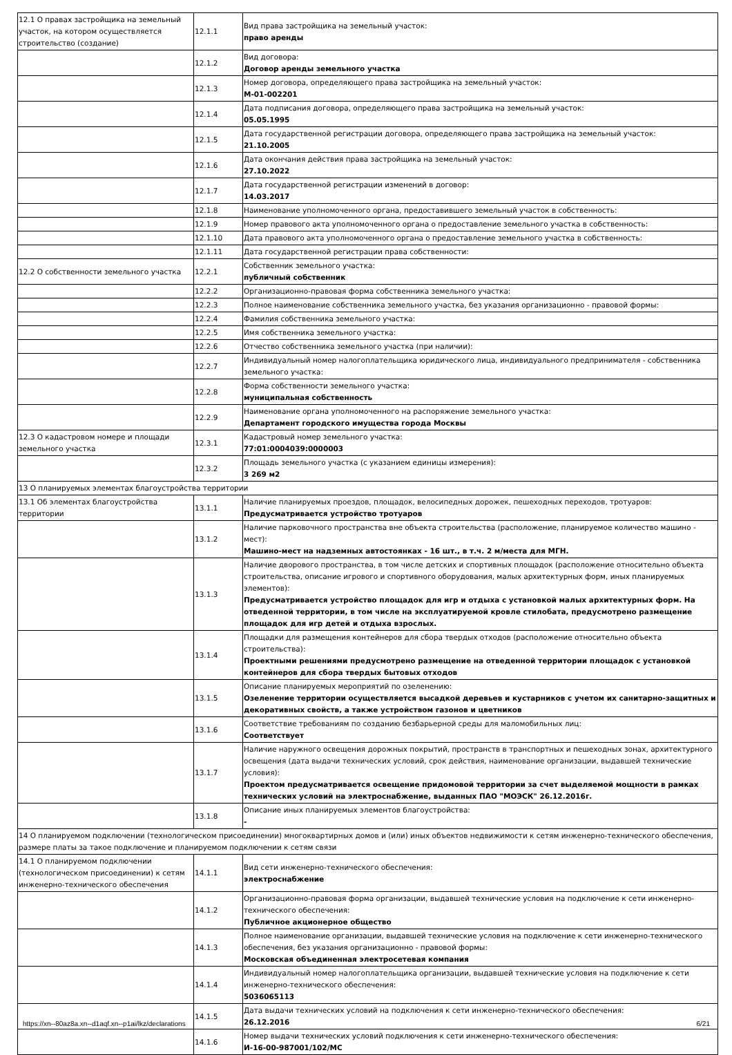| 12.1 О правах застройщика на земельный участок, на котором осуществляется строительство (создание) | 12.1.1 | Вид права застройщика на земельный участок: право аренды |
| | 12.1.2 | Вид договора: Договор аренды земельного участка |
| | 12.1.3 | Номер договора, определяющего права застройщика на земельный участок: М-01-002201 |
| | 12.1.4 | Дата подписания договора, определяющего права застройщика на земельный участок: 05.05.1995 |
| | 12.1.5 | Дата государственной регистрации договора, определяющего права застройщика на земельный участок: 21.10.2005 |
| | 12.1.6 | Дата окончания действия права застройщика на земельный участок: 27.10.2022 |
| | 12.1.7 | Дата государственной регистрации изменений в договор: 14.03.2017 |
| | 12.1.8 | Наименование уполномоченного органа, предоставившего земельный участок в собственность: |
| | 12.1.9 | Номер правового акта уполномоченного органа о предоставление земельного участка в собственность: |
| | 12.1.10 | Дата правового акта уполномоченного органа о предоставление земельного участка в собственность: |
| | 12.1.11 | Дата государственной регистрации права собственности: |
| 12.2 О собственности земельного участка | 12.2.1 | Собственник земельного участка: публичный собственник |
| | 12.2.2 | Организационно-правовая форма собственника земельного участка: |
| | 12.2.3 | Полное наименование собственника земельного участка, без указания организационно - правовой формы: |
| | 12.2.4 | Фамилия собственника земельного участка: |
| | 12.2.5 | Имя собственника земельного участка: |
| | 12.2.6 | Отчество собственника земельного участка (при наличии): |
| | 12.2.7 | Индивидуальный номер налогоплательщика юридического лица, индивидуального предпринимателя - собственника земельного участка: |
| | 12.2.8 | Форма собственности земельного участка: муниципальная собственность |
| | 12.2.9 | Наименование органа уполномоченного на распоряжение земельного участка: Департамент городского имущества города Москвы |
| 12.3 О кадастровом номере и площади земельного участка | 12.3.1 | Кадастровый номер земельного участка: 77:01:0004039:0000003 |
| | 12.3.2 | Площадь земельного участка (с указанием единицы измерения): 3 269 м2 |
| 13 О планируемых элементах благоустройства территории | | |
| 13.1 Об элементах благоустройства территории | 13.1.1 | Наличие планируемых проездов, площадок, велосипедных дорожек, пешеходных переходов, тротуаров: Предусматривается устройство тротуаров |
| | 13.1.2 | Наличие парковочного пространства вне объекта строительства (расположение, планируемое количество машино - мест): Машино-мест на надземных автостоянках - 16 шт., в т.ч. 2 м/места для МГН. |
| | 13.1.3 | Наличие дворового пространства, в том числе детских и спортивных площадок (расположение относительно объекта строительства, описание игрового и спортивного оборудования, малых архитектурных форм, иных планируемых элементов): Предусматривается устройство площадок для игр и отдыха с установкой малых архитектурных форм. На отведенной территории, в том числе на эксплуатируемой кровле стилобата, предусмотрено размещение площадок для игр детей и отдыха взрослых. |
| | 13.1.4 | Площадки для размещения контейнеров для сбора твердых отходов (расположение относительно объекта строительства): Проектными решениями предусмотрено размещение на отведенной территории площадок с установкой контейнеров для сбора твердых бытовых отходов |
| | 13.1.5 | Описание планируемых мероприятий по озеленению: Озеленение территории осуществляется высадкой деревьев и кустарников с учетом их санитарно-защитных и декоративных свойств, а также устройством газонов и цветников |
| | 13.1.6 | Соответствие требованиям по созданию безбарьерной среды для маломобильных лиц: Соответствует |
| | 13.1.7 | Наличие наружного освещения дорожных покрытий, пространств в транспортных и пешеходных зонах, архитектурного освещения (дата выдачи технических условий, срок действия, наименование организации, выдавшей технические условия): Проектом предусматривается освещение придомовой территории за счет выделяемой мощности в рамках технических условий на электроснабжение, выданных ПАО "МОЭСК" 26.12.2016г. |
| | 13.1.8 | Описание иных планируемых элементов благоустройства: - |
| 14 О планируемом подключении (технологическом присоединении) многоквартирных домов и (или) иных объектов недвижимости к сетям инженерно-технического обеспечения, размере платы за такое подключение и планируемом подключении к сетям связи | | |
| 14.1 О планируемом подключении (технологическом присоединении) к сетям инженерно-технического обеспечения | 14.1.1 | Вид сети инженерно-технического обеспечения: электроснабжение |
| | 14.1.2 | Организационно-правовая форма организации, выдавшей технические условия на подключение к сети инженерно-технического обеспечения: Публичное акционерное общество |
| | 14.1.3 | Полное наименование организации, выдавшей технические условия на подключение к сети инженерно-технического обеспечения, без указания организационно - правовой формы: Московская объединенная электросетевая компания |
| | 14.1.4 | Индивидуальный номер налогоплательщика организации, выдавшей технические условия на подключение к сети инженерно-технического обеспечения: 5036065113 |
| | 14.1.5 | Дата выдачи технических условий на подключения к сети инженерно-технического обеспечения: 26.12.2016 |
| | 14.1.6 | Номер выдачи технических условий подключения к сети инженерно-технического обеспечения: И-16-00-987001/102/МС |
https://xn--80az8a.xn--d1aqf.xn--p1ai/lkz/declarations 6/21